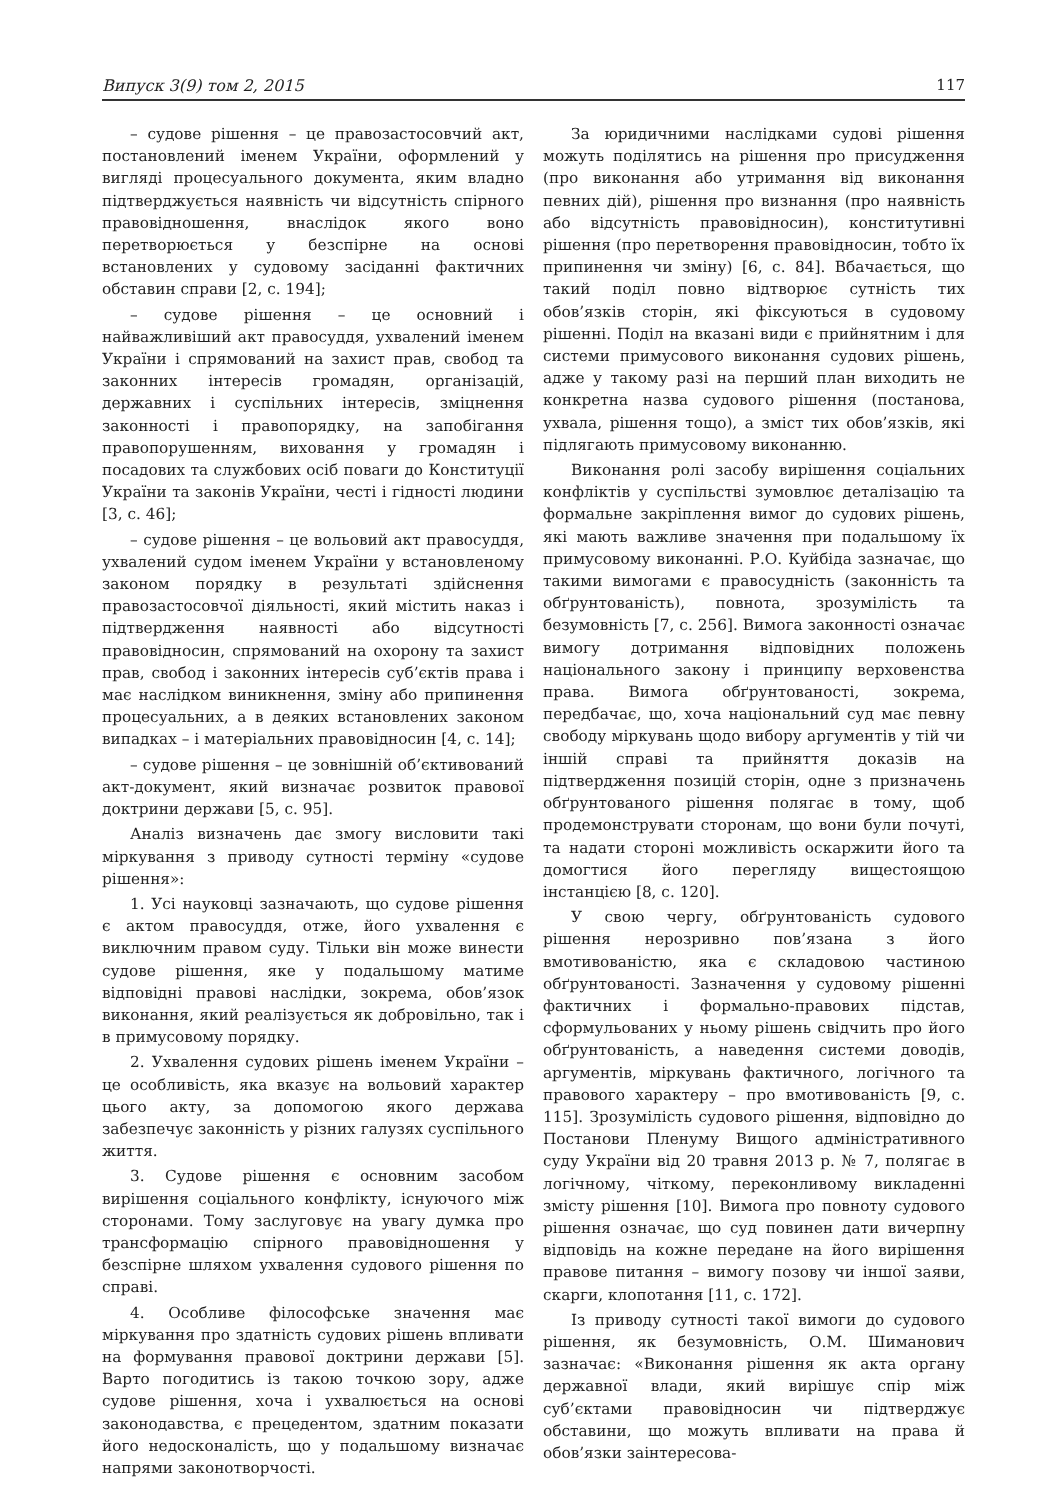Випуск 3(9) том 2, 2015 117
– судове рішення – це правозастосовчий акт, постановлений іменем України, оформлений у вигляді процесуального документа, яким владно підтверджується наявність чи відсутність спірного правовідношення, внаслідок якого воно перетворюється у безспірне на основі встановлених у судовому засіданні фактичних обставин справи [2, с. 194];
– судове рішення – це основний і найважливіший акт правосуддя, ухвалений іменем України і спрямований на захист прав, свобод та законних інтересів громадян, організацій, державних і суспільних інтересів, зміцнення законності і правопорядку, на запобігання правопорушенням, виховання у громадян і посадових та службових осіб поваги до Конституції України та законів України, честі і гідності людини [3, с. 46];
– судове рішення – це вольовий акт правосуддя, ухвалений судом іменем України у встановленому законом порядку в результаті здійснення правозастосовчої діяльності, який містить наказ і підтвердження наявності або відсутності правовідносин, спрямований на охорону та захист прав, свобод і законних інтересів суб’єктів права і має наслідком виникнення, зміну або припинення процесуальних, а в деяких встановлених законом випадках – і матеріальних правовідносин [4, с. 14];
– судове рішення – це зовнішній об’єктивований акт-документ, який визначає розвиток правової доктрини держави [5, с. 95].
Аналіз визначень дає змогу висловити такі міркування з приводу сутності терміну «судове рішення»:
1. Усі науковці зазначають, що судове рішення є актом правосуддя, отже, його ухвалення є виключним правом суду. Тільки він може винести судове рішення, яке у подальшому матиме відповідні правові наслідки, зокрема, обов’язок виконання, який реалізується як добровільно, так і в примусовому порядку.
2. Ухвалення судових рішень іменем України – це особливість, яка вказує на вольовий характер цього акту, за допомогою якого держава забезпечує законність у різних галузях суспільного життя.
3. Судове рішення є основним засобом вирішення соціального конфлікту, існуючого між сторонами. Тому заслуговує на увагу думка про трансформацію спірного правовідношення у безспірне шляхом ухвалення судового рішення по справі.
4. Особливе філософське значення має міркування про здатність судових рішень впливати на формування правової доктрини держави [5]. Варто погодитись із такою точкою зору, адже судове рішення, хоча і ухвалюється на основі законодавства, є прецедентом, здатним показати його недосконалість, що у подальшому визначає напрями законотворчості.
За юридичними наслідками судові рішення можуть поділятись на рішення про присудження (про виконання або утримання від виконання певних дій), рішення про визнання (про наявність або відсутність правовідносин), конститутивні рішення (про перетворення правовідносин, тобто їх припинення чи зміну) [6, с. 84]. Вбачається, що такий поділ повно відтворює сутність тих обов’язків сторін, які фіксуються в судовому рішенні. Поділ на вказані види є прийнятним і для системи примусового виконання судових рішень, адже у такому разі на перший план виходить не конкретна назва судового рішення (постанова, ухвала, рішення тощо), а зміст тих обов’язків, які підлягають примусовому виконанню.
Виконання ролі засобу вирішення соціальних конфліктів у суспільстві зумовлює деталізацію та формальне закріплення вимог до судових рішень, які мають важливе значення при подальшому їх примусовому виконанні. Р.О. Куйбіда зазначає, що такими вимогами є правосудність (законність та обґрунтованість), повнота, зрозумілість та безумовність [7, с. 256]. Вимога законності означає вимогу дотримання відповідних положень національного закону і принципу верховенства права. Вимога обґрунтованості, зокрема, передбачає, що, хоча національний суд має певну свободу міркувань щодо вибору аргументів у тій чи іншій справі та прийняття доказів на підтвердження позицій сторін, одне з призначень обґрунтованого рішення полягає в тому, щоб продемонструвати сторонам, що вони були почуті, та надати стороні можливість оскаржити його та домогтися його перегляду вищестоящою інстанцією [8, с. 120].
У свою чергу, обґрунтованість судового рішення нерозривно пов’язана з його вмотивованістю, яка є складовою частиною обґрунтованості. Зазначення у судовому рішенні фактичних і формально-правових підстав, сформульованих у ньому рішень свідчить про його обґрунтованість, а наведення системи доводів, аргументів, міркувань фактичного, логічного та правового характеру – про вмотивованість [9, с. 115]. Зрозумілість судового рішення, відповідно до Постанови Пленуму Вищого адміністративного суду України від 20 травня 2013 р. № 7, полягає в логічному, чіткому, переконливому викладенні змісту рішення [10]. Вимога про повноту судового рішення означає, що суд повинен дати вичерпну відповідь на кожне передане на його вирішення правове питання – вимогу позову чи іншої заяви, скарги, клопотання [11, с. 172].
Із приводу сутності такої вимоги до судового рішення, як безумовність, О.М. Шиманович зазначає: «Виконання рішення як акта органу державної влади, який вирішує спір між суб’єктами правовідносин чи підтверджує обставини, що можуть впливати на права й обов’язки заінтересова-